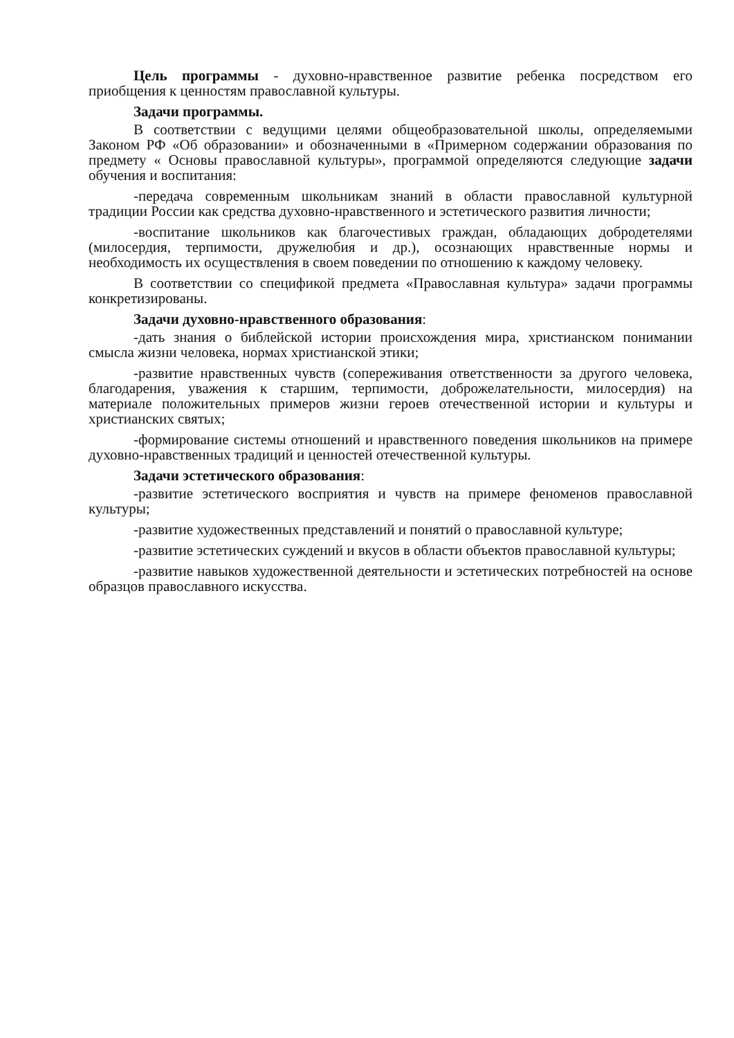Цель программы - духовно-нравственное развитие ребенка посредством его приобщения к ценностям православной культуры.
Задачи программы.
В соответствии с ведущими целями общеобразовательной школы, определяемыми Законом РФ «Об образовании» и обозначенными в «Примерном содержании образования по предмету « Основы православной культуры», программой определяются следующие задачи обучения и воспитания:
-передача современным школьникам знаний в области православной культурной традиции России как средства духовно-нравственного и эстетического развития личности;
-воспитание школьников как благочестивых граждан, обладающих добродетелями (милосердия, терпимости, дружелюбия и др.), осознающих нравственные нормы и необходимость их осуществления в своем поведении по отношению к каждому человеку.
В соответствии со спецификой предмета «Православная культура» задачи программы конкретизированы.
Задачи духовно-нравственного образования:
-дать знания о библейской истории происхождения мира, христианском понимании смысла жизни человека, нормах христианской этики;
-развитие нравственных чувств (сопереживания ответственности за другого человека, благодарения, уважения к старшим, терпимости, доброжелательности, милосердия) на материале положительных примеров жизни героев отечественной истории и культуры и христианских святых;
-формирование системы отношений и нравственного поведения школьников на примере духовно-нравственных традиций и ценностей отечественной культуры.
Задачи эстетического образования:
-развитие эстетического восприятия и чувств на примере феноменов православной культуры;
-развитие художественных представлений и понятий о православной культуре;
-развитие эстетических суждений и вкусов в области объектов православной культуры;
-развитие навыков художественной деятельности и эстетических потребностей на основе образцов православного искусства.